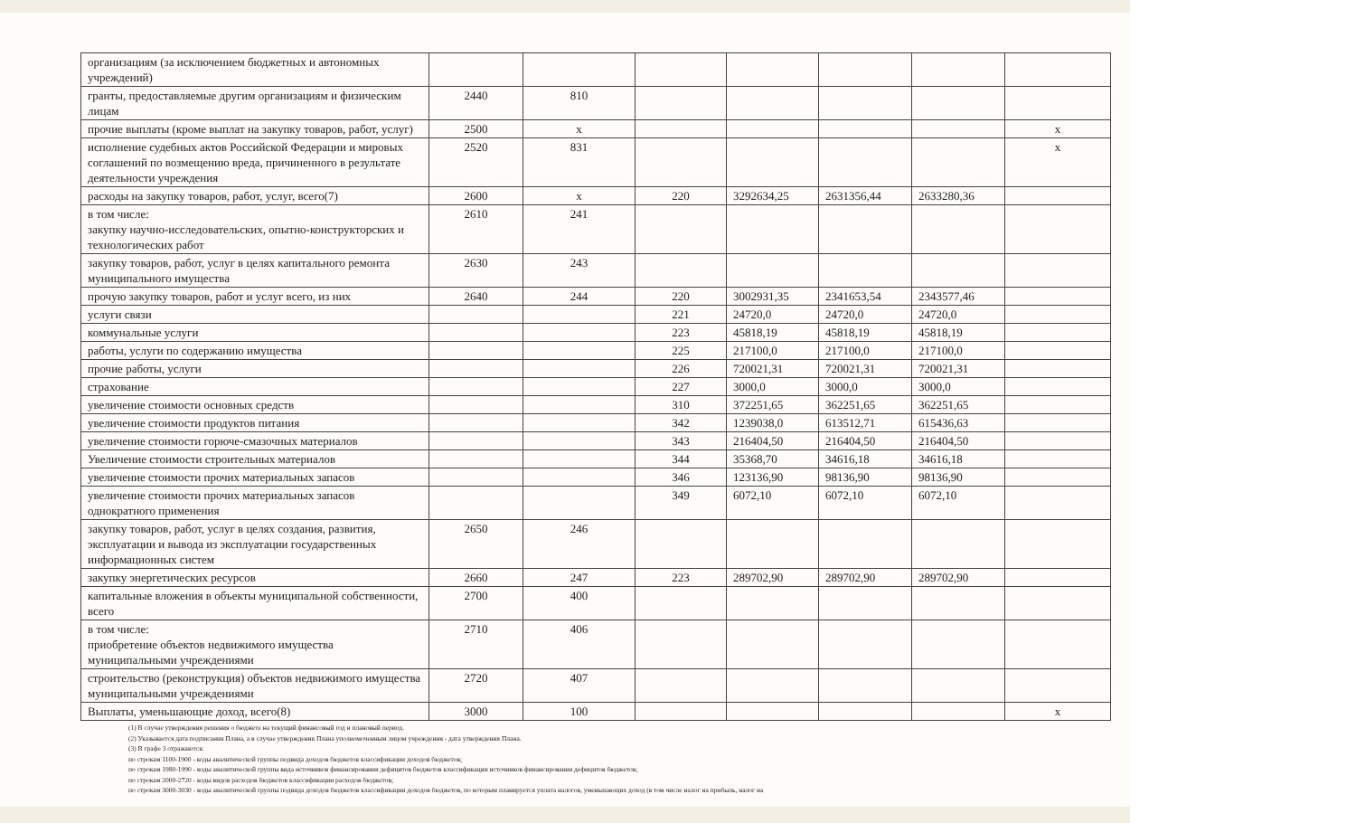| организациям (за исключением бюджетных и автономных учреждений) | | | | | | | |
| гранты, предоставляемые другим организациям и физическим лицам | 2440 | 810 | | | | | |
| прочие выплаты (кроме выплат на закупку товаров, работ, услуг) | 2500 | x | | | | | x |
| исполнение судебных актов Российской Федерации и мировых соглашений по возмещению вреда, причиненного в результате деятельности учреждения | 2520 | 831 | | | | | x |
| расходы на закупку товаров, работ, услуг, всего(7) | 2600 | x | 220 | 3292634,25 | 2631356,44 | 2633280,36 | |
| в том числе: закупку научно-исследовательских, опытно-конструкторских и технологических работ | 2610 | 241 | | | | | |
| закупку товаров, работ, услуг в целях капитального ремонта муниципального имущества | 2630 | 243 | | | | | |
| прочую закупку товаров, работ и услуг всего, из них | 2640 | 244 | 220 | 3002931,35 | 2341653,54 | 2343577,46 | |
| услуги связи | | | 221 | 24720,0 | 24720,0 | 24720,0 | |
| коммунальные услуги | | | 223 | 45818,19 | 45818,19 | 45818,19 | |
| работы, услуги по содержанию имущества | | | 225 | 217100,0 | 217100,0 | 217100,0 | |
| прочие работы, услуги | | | 226 | 720021,31 | 720021,31 | 720021,31 | |
| страхование | | | 227 | 3000,0 | 3000,0 | 3000,0 | |
| увеличение стоимости основных средств | | | 310 | 372251,65 | 362251,65 | 362251,65 | |
| увеличение стоимости продуктов питания | | | 342 | 1239038,0 | 613512,71 | 615436,63 | |
| увеличение стоимости горюче-смазочных материалов | | | 343 | 216404,50 | 216404,50 | 216404,50 | |
| Увеличение стоимости строительных материалов | | | 344 | 35368,70 | 34616,18 | 34616,18 | |
| увеличение стоимости прочих материальных запасов | | | 346 | 123136,90 | 98136,90 | 98136,90 | |
| увеличение стоимости прочих материальных запасов однократного применения | | | 349 | 6072,10 | 6072,10 | 6072,10 | |
| закупку товаров, работ, услуг в целях создания, развития, эксплуатации и вывода из эксплуатации государственных информационных систем | 2650 | 246 | | | | | |
| закупку энергетических ресурсов | 2660 | 247 | 223 | 289702,90 | 289702,90 | 289702,90 | |
| капитальные вложения в объекты муниципальной собственности, всего | 2700 | 400 | | | | | |
| в том числе: приобретение объектов недвижимого имущества муниципальными учреждениями | 2710 | 406 | | | | | |
| строительство (реконструкция) объектов недвижимого имущества муниципальными учреждениями | 2720 | 407 | | | | | |
| Выплаты, уменьшающие доход, всего(8) | 3000 | 100 | | | | | x |
(1) В случае утверждения решения о бюджете на текущий финансовый год и плановый период.
(2) Указывается дата подписания Плана, а в случае утверждения Плана уполномоченным лицом учреждения - дата утверждения Плана.
(3) В графе 3 отражаются:
по строкам 1100-1900 - коды аналитической группы подвида доходов бюджетов классификации доходов бюджетов;
по строкам 1980-1990 - коды аналитической группы вида источников финансирования дефицитов бюджетов классификации источников финансирования дефицитов бюджетов;
по строкам 2000-2720 - коды видов расходов бюджетов классификации расходов бюджетов;
по строкам 3000-3030 - коды аналитической группы подвида доходов бюджетов классификации доходов бюджетов, по которым планируется уплата налогов, уменьшающих доход (в том числе налог на прибыль, налог на